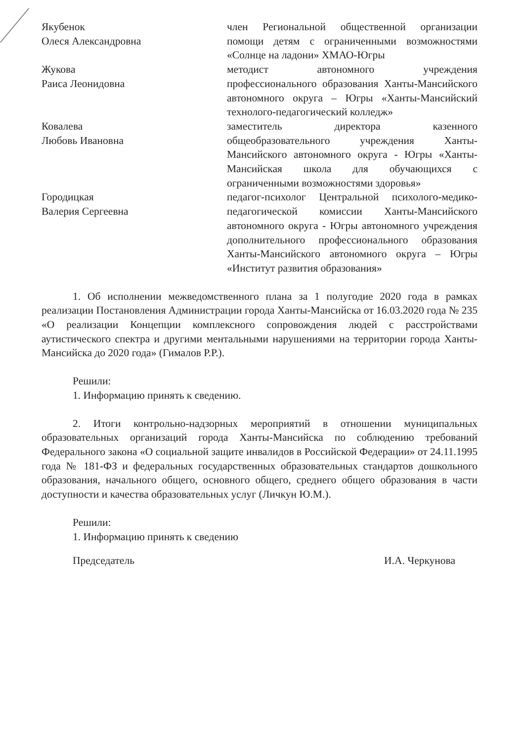Якубенок
Олеся Александровна
член Региональной общественной организации помощи детям с ограниченными возможностями «Солнце на ладони» ХМАО-Югры
Жукова
Раиса Леонидовна
методист автономного учреждения профессионального образования Ханты-Мансийского автономного округа – Югры «Ханты-Мансийский технолого-педагогический колледж»
Ковалева
Любовь Ивановна
заместитель директора казенного общеобразовательного учреждения Ханты-Мансийского автономного округа - Югры «Ханты-Мансийская школа для обучающихся с ограниченными возможностями здоровья»
Городицкая
Валерия Сергеевна
педагог-психолог Центральной психолого-медико-педагогической комиссии Ханты-Мансийского автономного округа - Югры автономного учреждения дополнительного профессионального образования Ханты-Мансийского автономного округа – Югры «Институт развития образования»
1. Об исполнении межведомственного плана за 1 полугодие 2020 года в рамках реализации Постановления Администрации города Ханты-Мансийска от 16.03.2020 года № 235 «О реализации Концепции комплексного сопровождения людей с расстройствами аутистического спектра и другими ментальными нарушениями на территории города Ханты-Мансийска до 2020 года» (Гималов Р.Р.).
Решили:
1. Информацию принять к сведению.
2. Итоги контрольно-надзорных мероприятий в отношении муниципальных образовательных организаций города Ханты-Мансийска по соблюдению требований Федерального закона «О социальной защите инвалидов в Российской Федерации» от 24.11.1995 года № 181-ФЗ и федеральных государственных образовательных стандартов дошкольного образования, начального общего, основного общего, среднего общего образования в части доступности и качества образовательных услуг (Личкун Ю.М.).
Решили:
1. Информацию принять к сведению
Председатель И.А. Черкунова